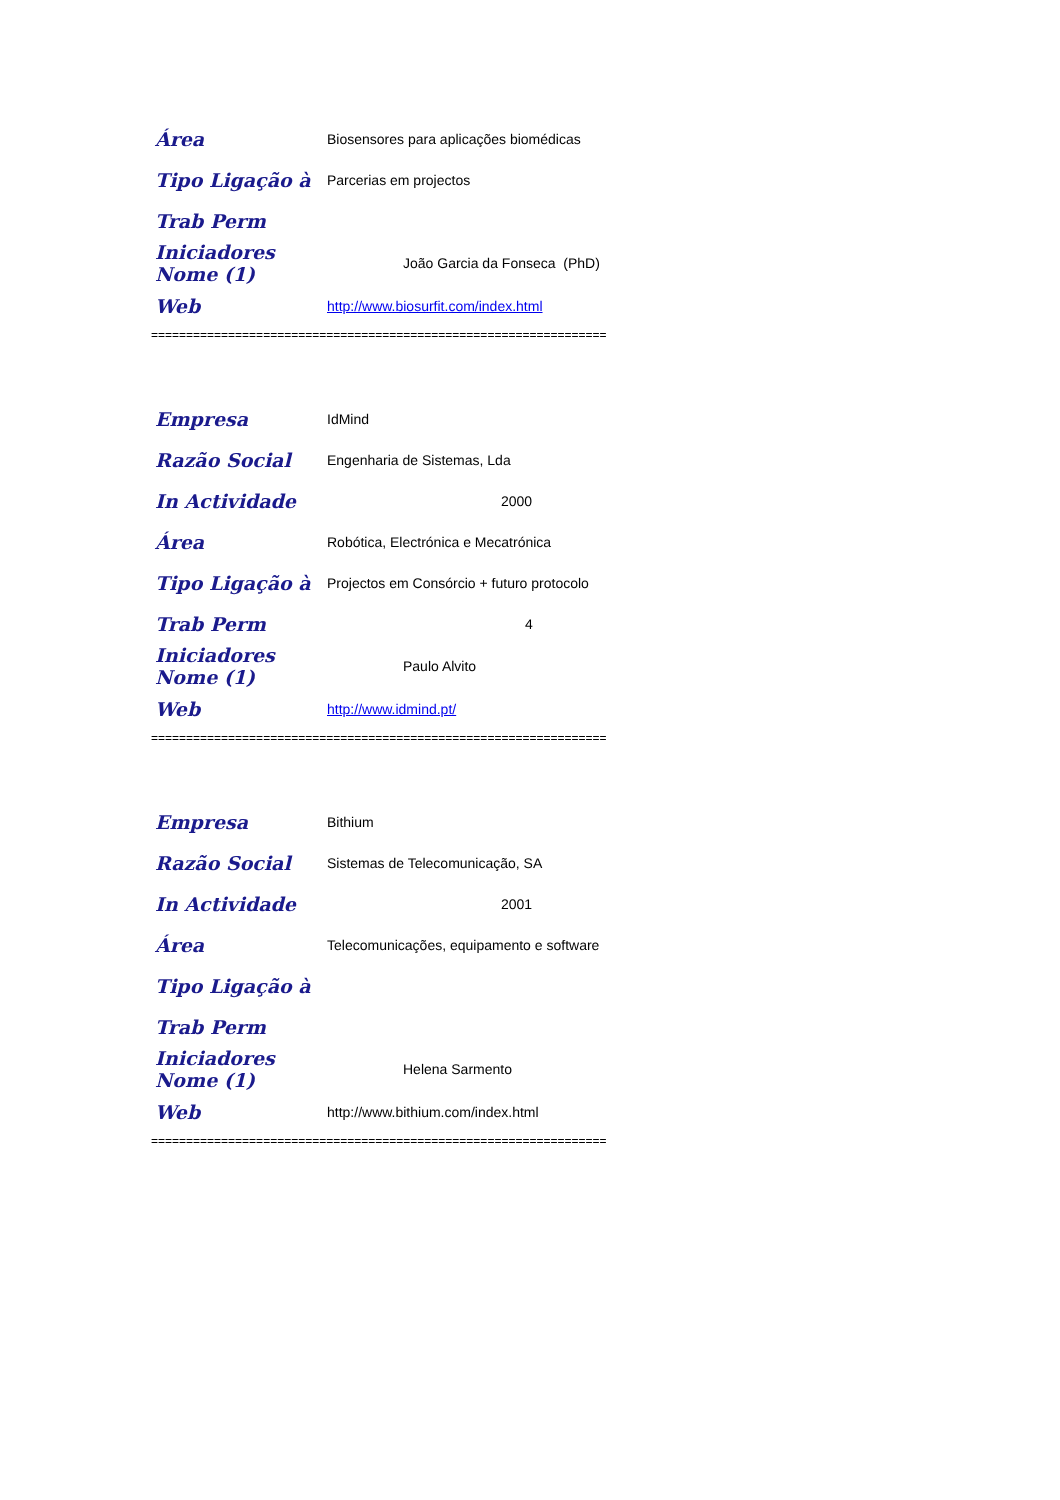| Área | Biosensores para aplicações biomédicas |
| Tipo Ligação à | Parcerias em projectos |
| Trab Perm | |
| Iniciadores Nome (1) | João Garcia da Fonseca (PhD) |
| Web | http://www.biosurfit.com/index.html |
=================================================================
| Empresa | IdMind |
| Razão Social | Engenharia de Sistemas, Lda |
| In Actividade | 2000 |
| Área | Robótica, Electrónica e Mecatrónica |
| Tipo Ligação à | Projectos em Consórcio + futuro protocolo |
| Trab Perm | 4 |
| Iniciadores Nome (1) | Paulo Alvito |
| Web | http://www.idmind.pt/ |
=================================================================
| Empresa | Bithium |
| Razão Social | Sistemas de Telecomunicação, SA |
| In Actividade | 2001 |
| Área | Telecomunicações, equipamento e software |
| Tipo Ligação à | |
| Trab Perm | |
| Iniciadores Nome (1) | Helena Sarmento |
| Web | http://www.bithium.com/index.html |
=================================================================